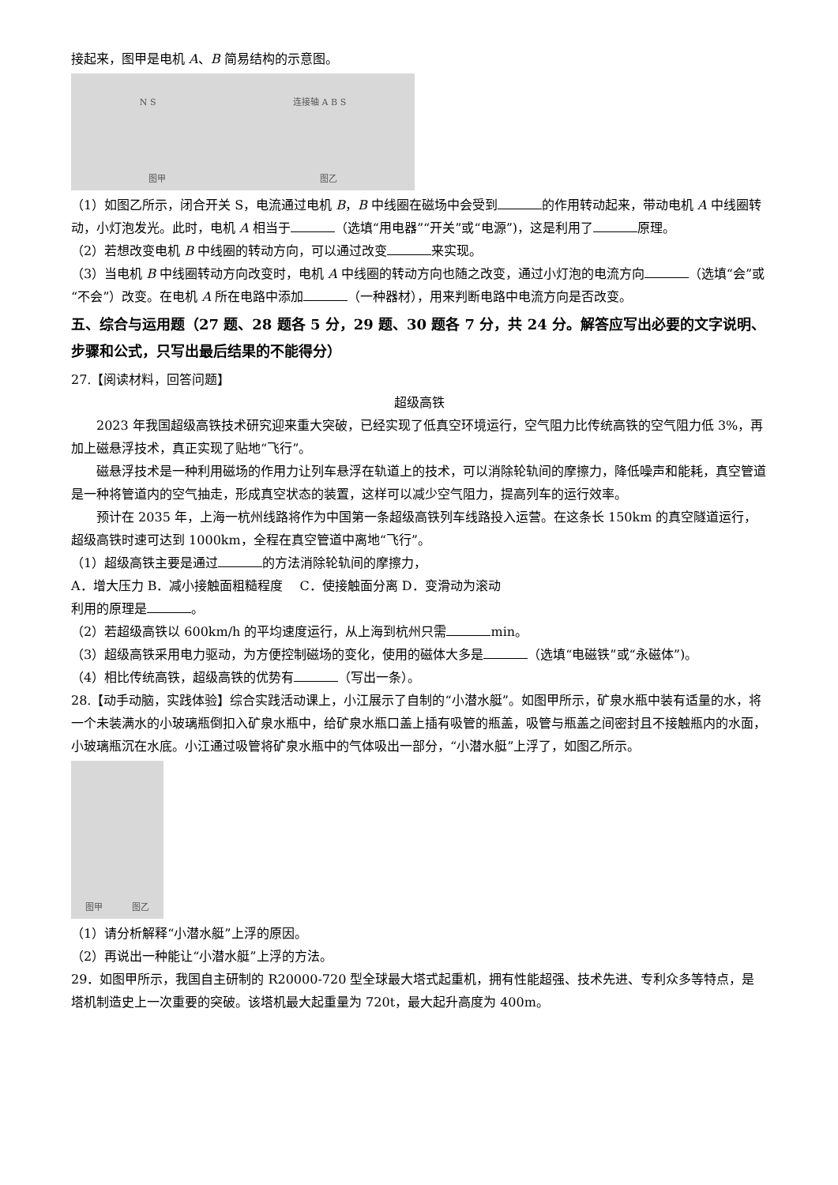接起来，图甲是电机 A、B 简易结构的示意图。
N S 连接轴 A B S
图甲 图乙
（1）如图乙所示，闭合开关 S，电流通过电机 B，B 中线圈在磁场中会受到 的作用转动起来，带动电机 A 中线圈转动，小灯泡发光。此时，电机 A 相当于 （选填“用电器”“开关”或“电源”)，这是利用了 原理。
（2）若想改变电机 B 中线圈的转动方向，可以通过改变 来实现。
（3）当电机 B 中线圈转动方向改变时，电机 A 中线圈的转动方向也随之改变，通过小灯泡的电流方向 （选填“会”或“不会”）改变。在电机 A 所在电路中添加 （一种器材），用来判断电路中电流方向是否改变。
五、综合与运用题（27 题、28 题各 5 分，29 题、30 题各 7 分，共 24 分。解答应写出必要的文字说明、步骤和公式，只写出最后结果的不能得分）
27.【阅读材料，回答问题】
超级高铁
2023 年我国超级高铁技术研究迎来重大突破，已经实现了低真空环境运行，空气阻力比传统高铁的空气阻力低 3%，再加上磁悬浮技术，真正实现了贴地“飞行”。
磁悬浮技术是一种利用磁场的作用力让列车悬浮在轨道上的技术，可以消除轮轨间的摩擦力，降低噪声和能耗，真空管道是一种将管道内的空气抽走，形成真空状态的装置，这样可以减少空气阻力，提高列车的运行效率。
预计在 2035 年，上海一杭州线路将作为中国第一条超级高铁列车线路投入运营。在这条长 150km 的真空隧道运行，超级高铁时速可达到 1000km，全程在真空管道中离地“飞行”。
（1）超级高铁主要是通过 的方法消除轮轨间的摩擦力，
A．增大压力 B．减小接触面粗糙程度　 C．使接触面分离 D．变滑动为滚动
利用的原理是 。
（2）若超级高铁以 600km/h 的平均速度运行，从上海到杭州只需 min。
（3）超级高铁采用电力驱动，为方便控制磁场的变化，使用的磁体大多是 （选填“电磁铁”或“永磁体”)。
（4）相比传统高铁，超级高铁的优势有 （写出一条）。
28.【动手动脑，实践体验】综合实践活动课上，小江展示了自制的“小潜水艇”。如图甲所示，矿泉水瓶中装有适量的水，将一个未装满水的小玻璃瓶倒扣入矿泉水瓶中，给矿泉水瓶口盖上插有吸管的瓶盖，吸管与瓶盖之间密封且不接触瓶内的水面，小玻璃瓶沉在水底。小江通过吸管将矿泉水瓶中的气体吸出一部分，“小潜水艇”上浮了，如图乙所示。
图甲 图乙
（1）请分析解释“小潜水艇”上浮的原因。
（2）再说出一种能让“小潜水艇”上浮的方法。
29．如图甲所示，我国自主研制的 R20000-720 型全球最大塔式起重机，拥有性能超强、技术先进、专利众多等特点，是塔机制造史上一次重要的突破。该塔机最大起重量为 720t，最大起升高度为 400m。